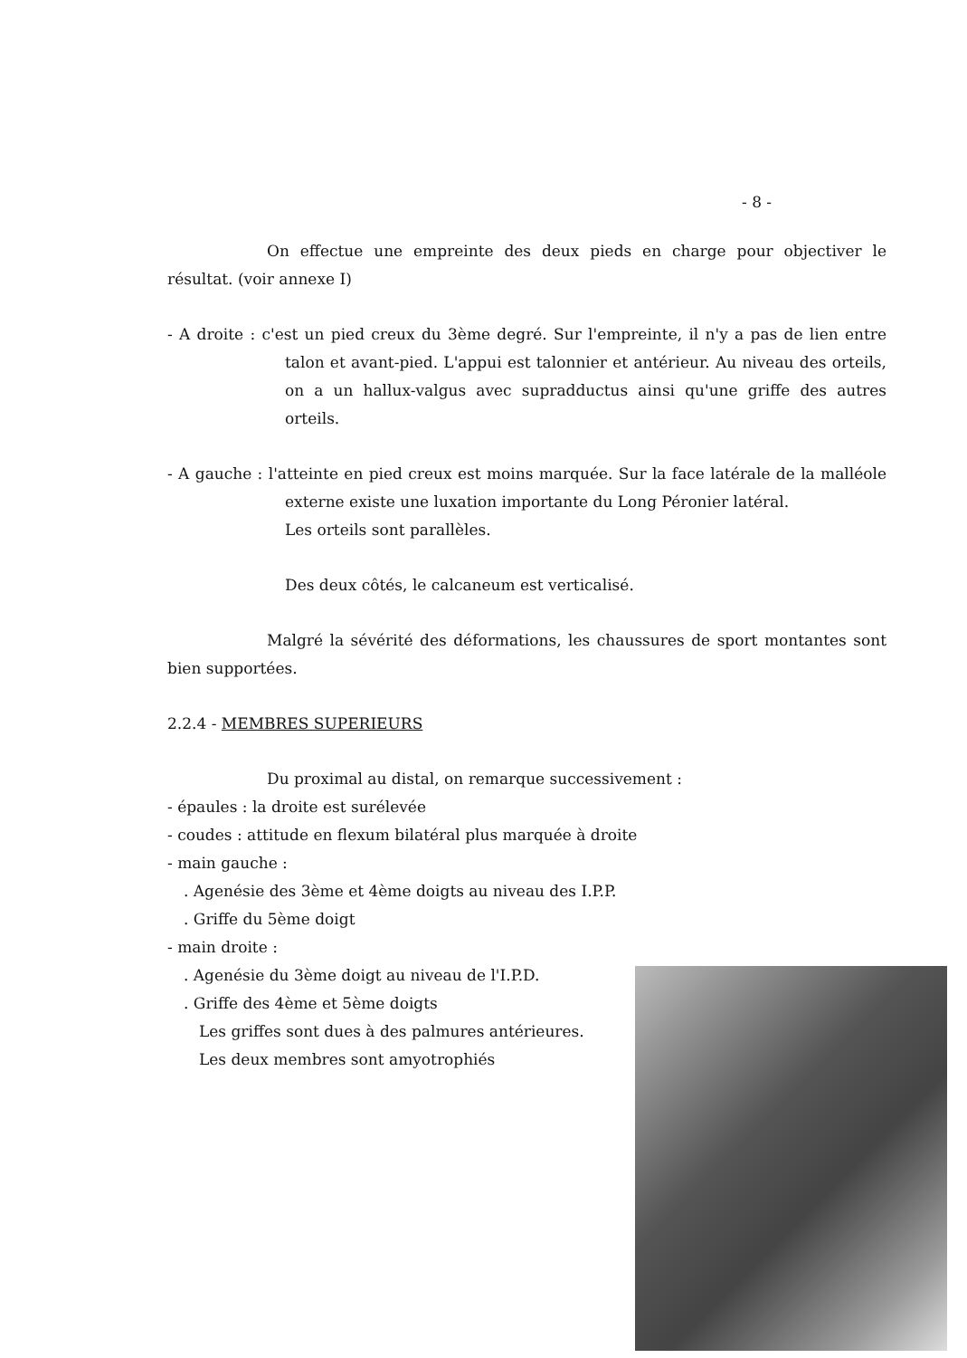- 8 -
On effectue une empreinte des deux pieds en charge pour objectiver le résultat. (voir annexe I)
- A droite : c'est un pied creux du 3ème degré. Sur l'empreinte, il n'y a pas de lien entre talon et avant-pied. L'appui est talonnier et antérieur. Au niveau des orteils, on a un hallux-valgus avec supradductus ainsi qu'une griffe des autres orteils.
- A gauche : l'atteinte en pied creux est moins marquée. Sur la face latérale de la malléole externe existe une luxation importante du Long Péronier latéral.
Les orteils sont parallèles.
Des deux côtés, le calcaneum est verticalisé.
Malgré la sévérité des déformations, les chaussures de sport montantes sont bien supportées.
2.2.4 - MEMBRES SUPERIEURS
Du proximal au distal, on remarque successivement :
- épaules : la droite est surélevée
- coudes : attitude en flexum bilatéral plus marquée à droite
- main gauche :
. Agenésie des 3ème et 4ème doigts au niveau des I.P.P.
. Griffe du 5ème doigt
- main droite :
. Agenésie du 3ème doigt au niveau de l'I.P.D.
. Griffe des 4ème et 5ème doigts
Les griffes sont dues à des palmures antérieures.
Les deux membres sont amyotrophiés